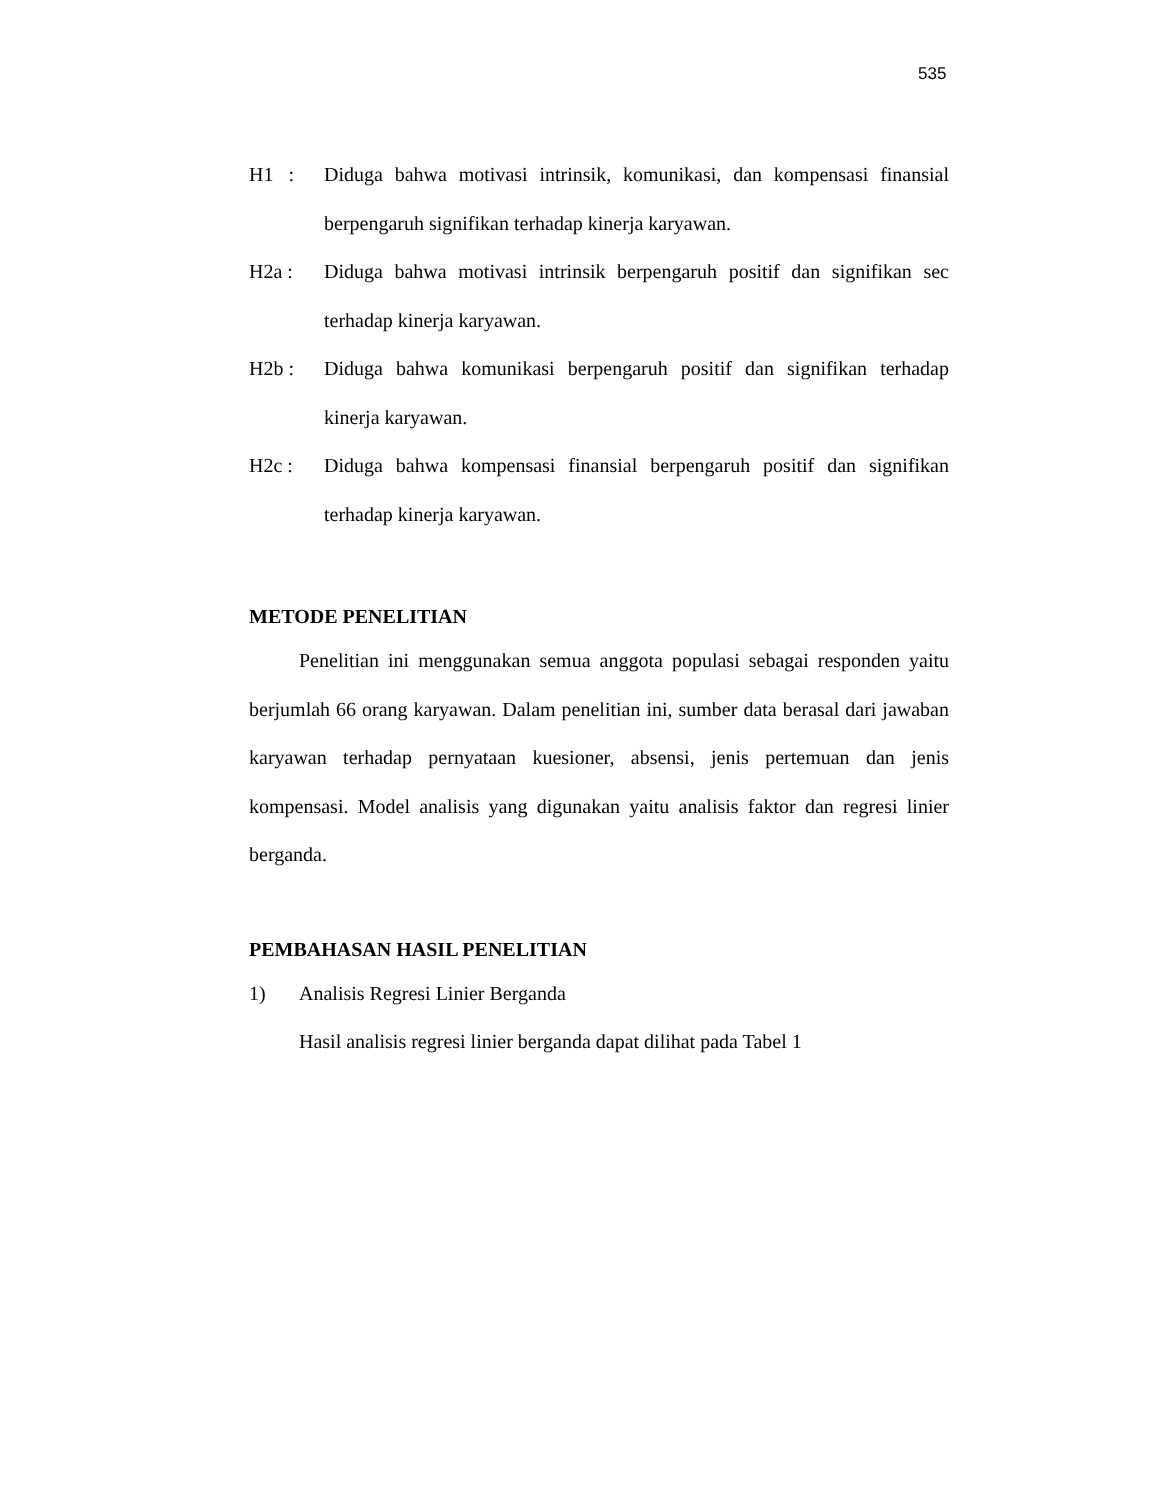535
H1 : Diduga bahwa motivasi intrinsik, komunikasi, dan kompensasi finansial berpengaruh signifikan terhadap kinerja karyawan.
H2a : Diduga bahwa motivasi intrinsik berpengaruh positif dan signifikan sec terhadap kinerja karyawan.
H2b : Diduga bahwa komunikasi berpengaruh positif dan signifikan terhadap kinerja karyawan.
H2c : Diduga bahwa kompensasi finansial berpengaruh positif dan signifikan terhadap kinerja karyawan.
METODE PENELITIAN
Penelitian ini menggunakan semua anggota populasi sebagai responden yaitu berjumlah 66 orang karyawan. Dalam penelitian ini, sumber data berasal dari jawaban karyawan terhadap pernyataan kuesioner, absensi, jenis pertemuan dan jenis kompensasi. Model analisis yang digunakan yaitu analisis faktor dan regresi linier berganda.
PEMBAHASAN HASIL PENELITIAN
1) Analisis Regresi Linier Berganda
Hasil analisis regresi linier berganda dapat dilihat pada Tabel 1